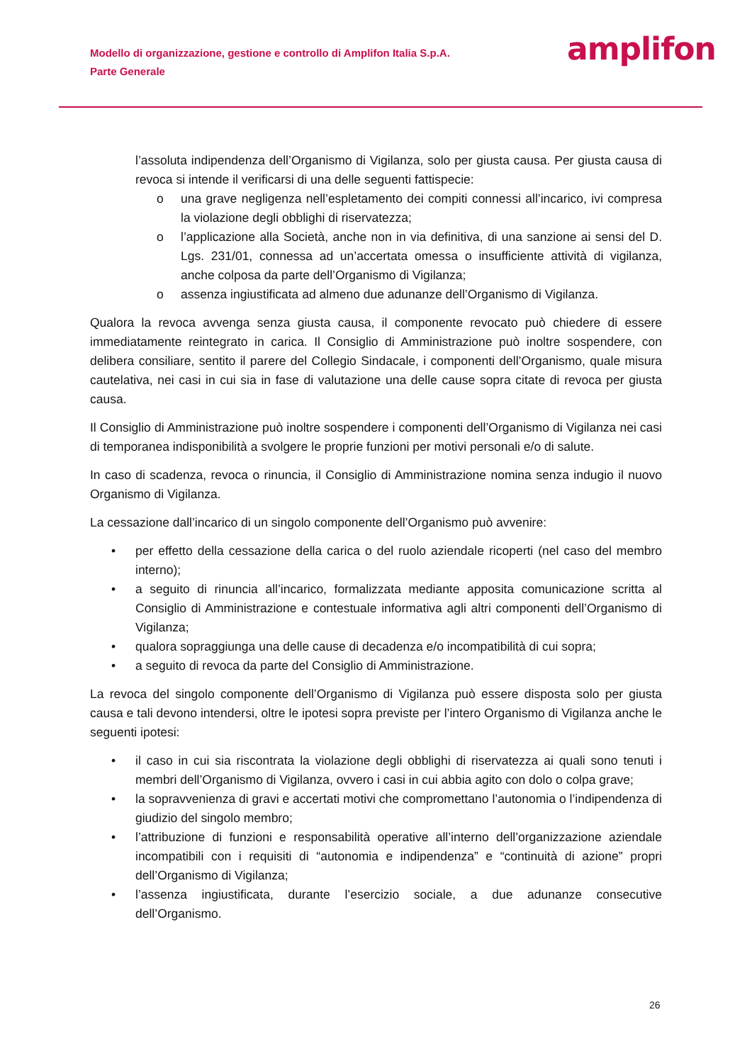Modello di organizzazione, gestione e controllo di Amplifon Italia S.p.A.
Parte Generale
amplifon
l’assoluta indipendenza dell’Organismo di Vigilanza, solo per giusta causa. Per giusta causa di revoca si intende il verificarsi di una delle seguenti fattispecie:
o una grave negligenza nell’espletamento dei compiti connessi all’incarico, ivi compresa la violazione degli obblighi di riservatezza;
o l’applicazione alla Società, anche non in via definitiva, di una sanzione ai sensi del D. Lgs. 231/01, connessa ad un’accertata omessa o insufficiente attività di vigilanza, anche colposa da parte dell’Organismo di Vigilanza;
o assenza ingiustificata ad almeno due adunanze dell’Organismo di Vigilanza.
Qualora la revoca avvenga senza giusta causa, il componente revocato può chiedere di essere immediatamente reintegrato in carica. Il Consiglio di Amministrazione può inoltre sospendere, con delibera consiliare, sentito il parere del Collegio Sindacale, i componenti dell’Organismo, quale misura cautelativa, nei casi in cui sia in fase di valutazione una delle cause sopra citate di revoca per giusta causa.
Il Consiglio di Amministrazione può inoltre sospendere i componenti dell’Organismo di Vigilanza nei casi di temporanea indisponibilità a svolgere le proprie funzioni per motivi personali e/o di salute.
In caso di scadenza, revoca o rinuncia, il Consiglio di Amministrazione nomina senza indugio il nuovo Organismo di Vigilanza.
La cessazione dall’incarico di un singolo componente dell’Organismo può avvenire:
• per effetto della cessazione della carica o del ruolo aziendale ricoperti (nel caso del membro interno);
• a seguito di rinuncia all’incarico, formalizzata mediante apposita comunicazione scritta al Consiglio di Amministrazione e contestuale informativa agli altri componenti dell’Organismo di Vigilanza;
• qualora sopraggiunga una delle cause di decadenza e/o incompatibilità di cui sopra;
• a seguito di revoca da parte del Consiglio di Amministrazione.
La revoca del singolo componente dell’Organismo di Vigilanza può essere disposta solo per giusta causa e tali devono intendersi, oltre le ipotesi sopra previste per l’intero Organismo di Vigilanza anche le seguenti ipotesi:
• il caso in cui sia riscontrata la violazione degli obblighi di riservatezza ai quali sono tenuti i membri dell’Organismo di Vigilanza, ovvero i casi in cui abbia agito con dolo o colpa grave;
• la sopravvenienza di gravi e accertati motivi che compromettano l’autonomia o l’indipendenza di giudizio del singolo membro;
• l’attribuzione di funzioni e responsabilità operative all’interno dell’organizzazione aziendale incompatibili con i requisiti di “autonomia e indipendenza” e “continuità di azione” propri dell’Organismo di Vigilanza;
• l’assenza ingiustificata, durante l’esercizio sociale, a due adunanze consecutive dell’Organismo.
26